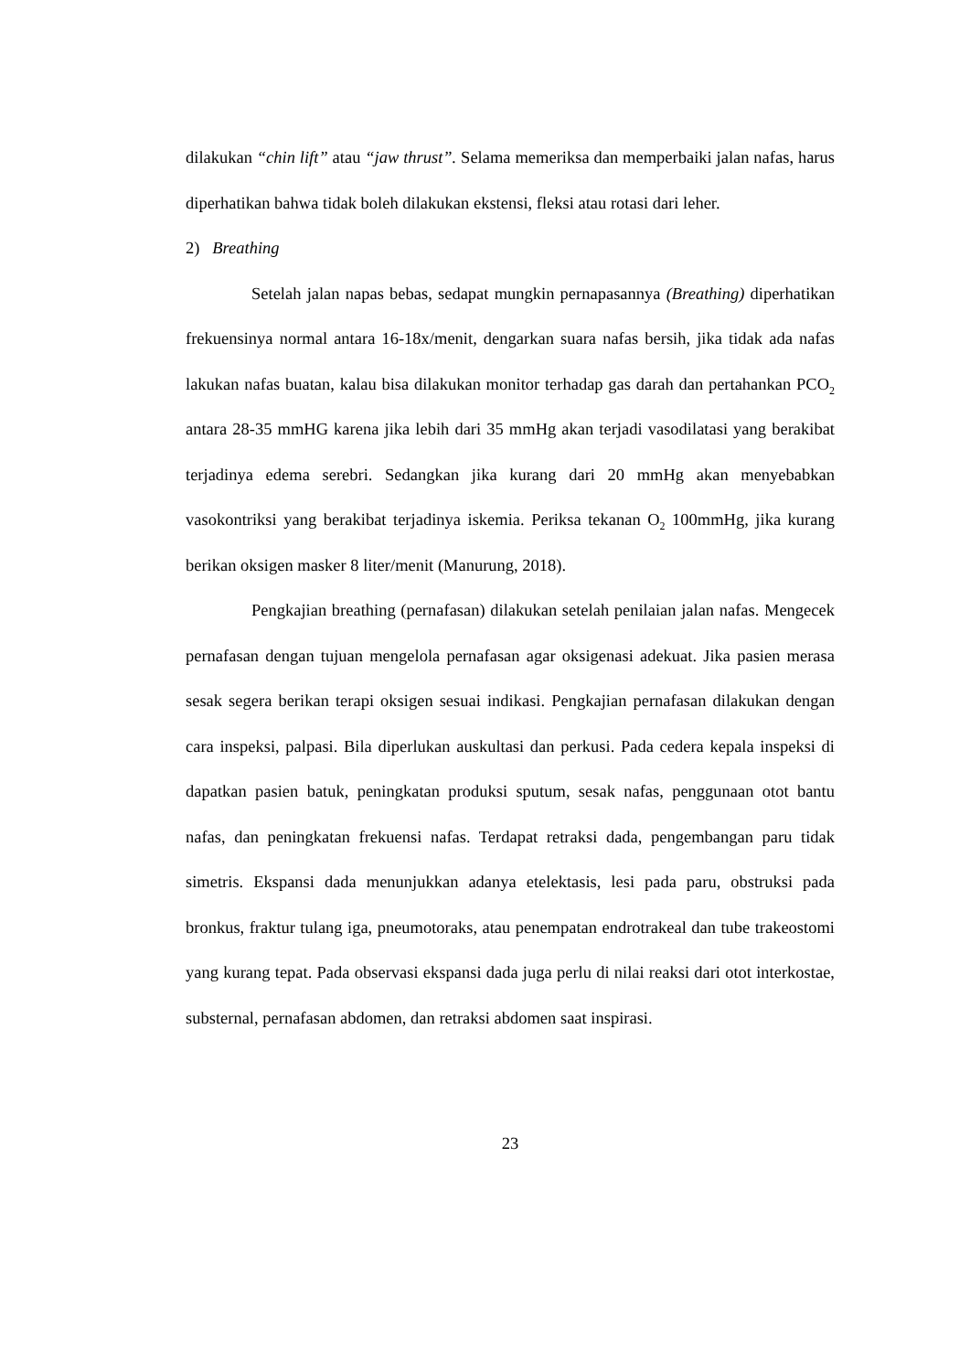dilakukan “chin lift” atau “jaw thrust”. Selama memeriksa dan memperbaiki jalan nafas, harus diperhatikan bahwa tidak boleh dilakukan ekstensi, fleksi atau rotasi dari leher.
2) Breathing
Setelah jalan napas bebas, sedapat mungkin pernapasannya (Breathing) diperhatikan frekuensinya normal antara 16-18x/menit, dengarkan suara nafas bersih, jika tidak ada nafas lakukan nafas buatan, kalau bisa dilakukan monitor terhadap gas darah dan pertahankan PCO<sub>2</sub> antara 28-35 mmHG karena jika lebih dari 35 mmHg akan terjadi vasodilatasi yang berakibat terjadinya edema serebri. Sedangkan jika kurang dari 20 mmHg akan menyebabkan vasokontriksi yang berakibat terjadinya iskemia. Periksa tekanan O<sub>2</sub> 100mmHg, jika kurang berikan oksigen masker 8 liter/menit (Manurung, 2018).
Pengkajian breathing (pernafasan) dilakukan setelah penilaian jalan nafas. Mengecek pernafasan dengan tujuan mengelola pernafasan agar oksigenasi adekuat. Jika pasien merasa sesak segera berikan terapi oksigen sesuai indikasi. Pengkajian pernafasan dilakukan dengan cara inspeksi, palpasi. Bila diperlukan auskultasi dan perkusi. Pada cedera kepala inspeksi di dapatkan pasien batuk, peningkatan produksi sputum, sesak nafas, penggunaan otot bantu nafas, dan peningkatan frekuensi nafas. Terdapat retraksi dada, pengembangan paru tidak simetris. Ekspansi dada menunjukkan adanya etelektasis, lesi pada paru, obstruksi pada bronkus, fraktur tulang iga, pneumotoraks, atau penempatan endrotrakeal dan tube trakeostomi yang kurang tepat. Pada observasi ekspansi dada juga perlu di nilai reaksi dari otot interkostae, substernal, pernafasan abdomen, dan retraksi abdomen saat inspirasi.
23